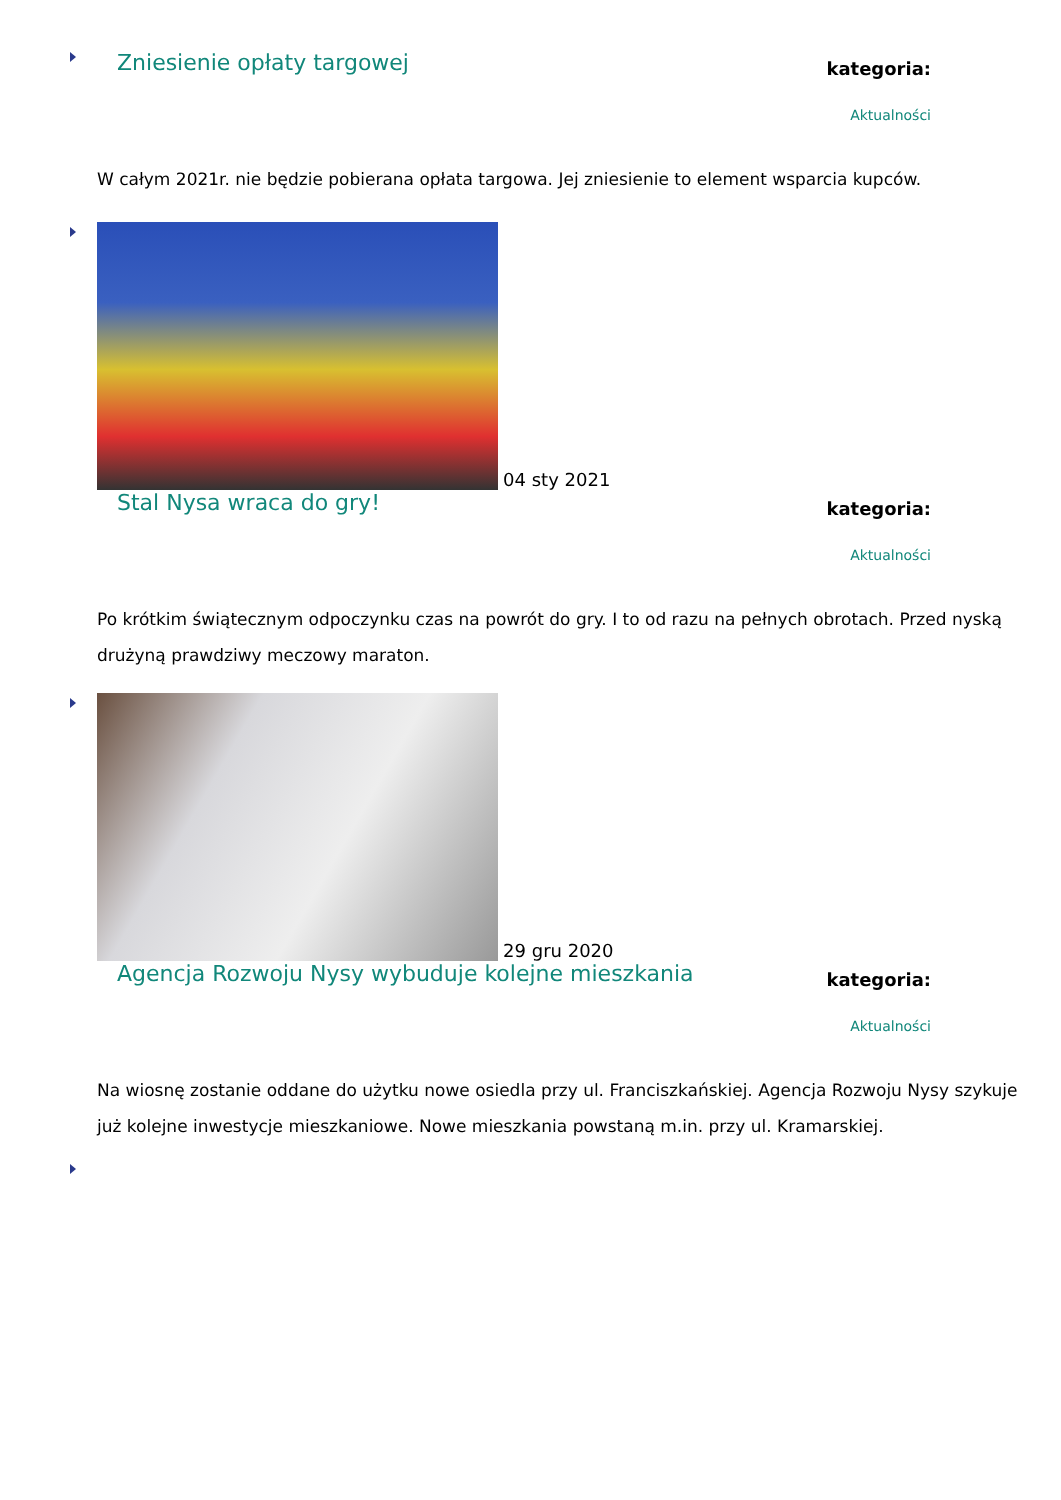Zniesienie opłaty targowej
kategoria:
Aktualności
W całym 2021r. nie będzie pobierana opłata targowa. Jej zniesienie to element wsparcia kupców.
04 sty 2021
Stal Nysa wraca do gry!
kategoria:
Aktualności
Po krótkim świątecznym odpoczynku czas na powrót do gry. I to od razu na pełnych obrotach. Przed nyską drużyną prawdziwy meczowy maraton.
29 gru 2020
Agencja Rozwoju Nysy wybuduje kolejne mieszkania
kategoria:
Aktualności
Na wiosnę zostanie oddane do użytku nowe osiedla przy ul. Franciszkańskiej. Agencja Rozwoju Nysy szykuje już kolejne inwestycje mieszkaniowe. Nowe mieszkania powstaną m.in. przy ul. Kramarskiej.